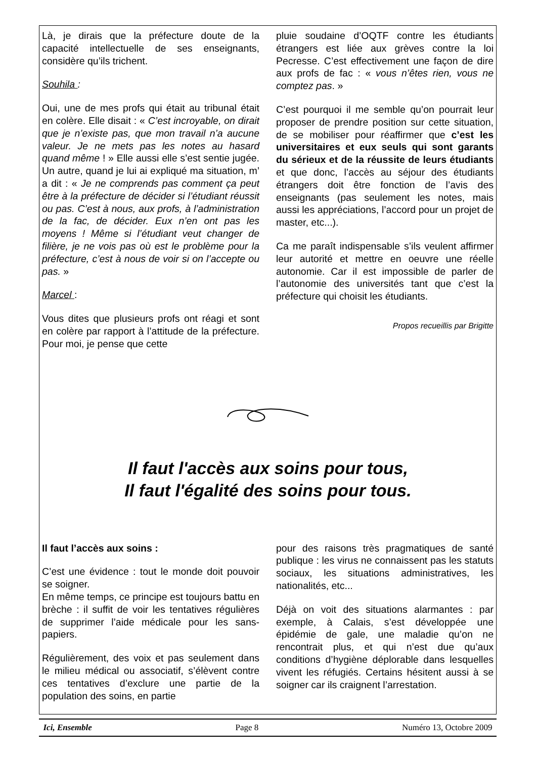Là, je dirais que la préfecture doute de la capacité intellectuelle de ses enseignants, considère qu’ils trichent.
Souhila :
Oui, une de mes profs qui était au tribunal était en colère. Elle disait : « C’est incroyable, on dirait que je n’existe pas, que mon travail n’a aucune valeur. Je ne mets pas les notes au hasard quand même ! » Elle aussi elle s’est sentie jugée. Un autre, quand je lui ai expliqué ma situation, m’ a dit : « Je ne comprends pas comment ça peut être à la préfecture de décider si l’étudiant réussit ou pas. C’est à nous, aux profs, à l’administration de la fac, de décider. Eux n’en ont pas les moyens ! Même si l’étudiant veut changer de filière, je ne vois pas où est le problème pour la préfecture, c’est à nous de voir si on l’accepte ou pas. »
Marcel :
Vous dites que plusieurs profs ont réagi et sont en colère par rapport à l’attitude de la préfecture. Pour moi, je pense que cette
pluie soudaine d’OQTF contre les étudiants étrangers est liée aux grèves contre la loi Pecresse. C’est effectivement une façon de dire aux profs de fac : « vous n’êtes rien, vous ne comptez pas. »
C’est pourquoi il me semble qu’on pourrait leur proposer de prendre position sur cette situation, de se mobiliser pour réaffirmer que c’est les universitaires et eux seuls qui sont garants du sérieux et de la réussite de leurs étudiants et que donc, l’accès au séjour des étudiants étrangers doit être fonction de l’avis des enseignants (pas seulement les notes, mais aussi les appréciations, l’accord pour un projet de master, etc...).
Ca me paraît indispensable s’ils veulent affirmer leur autorité et mettre en oeuvre une réelle autonomie. Car il est impossible de parler de l’autonomie des universités tant que c’est la préfecture qui choisit les étudiants.
Propos recueillis par Brigitte
Il faut l'accès aux soins pour tous,
Il faut l'égalité des soins pour tous.
Il faut l’accès aux soins :
C’est une évidence : tout le monde doit pouvoir se soigner.
En même temps, ce principe est toujours battu en brèche : il suffit de voir les tentatives régulières de supprimer l’aide médicale pour les sans-papiers.
Régulièrement, des voix et pas seulement dans le milieu médical ou associatif, s’élèvent contre ces tentatives d’exclure une partie de la population des soins, en partie
pour des raisons très pragmatiques de santé publique : les virus ne connaissent pas les statuts sociaux, les situations administratives, les nationalités, etc...
Déjà on voit des situations alarmantes : par exemple, à Calais, s’est développée une épidémie de gale, une maladie qu’on ne rencontrait plus, et qui n’est due qu’aux conditions d’hygiène déplorable dans lesquelles vivent les réfugiés. Certains hésitent aussi à se soigner car ils craignent l’arrestation.
Ici, Ensemble Page 8 Numéro 13, Octobre 2009